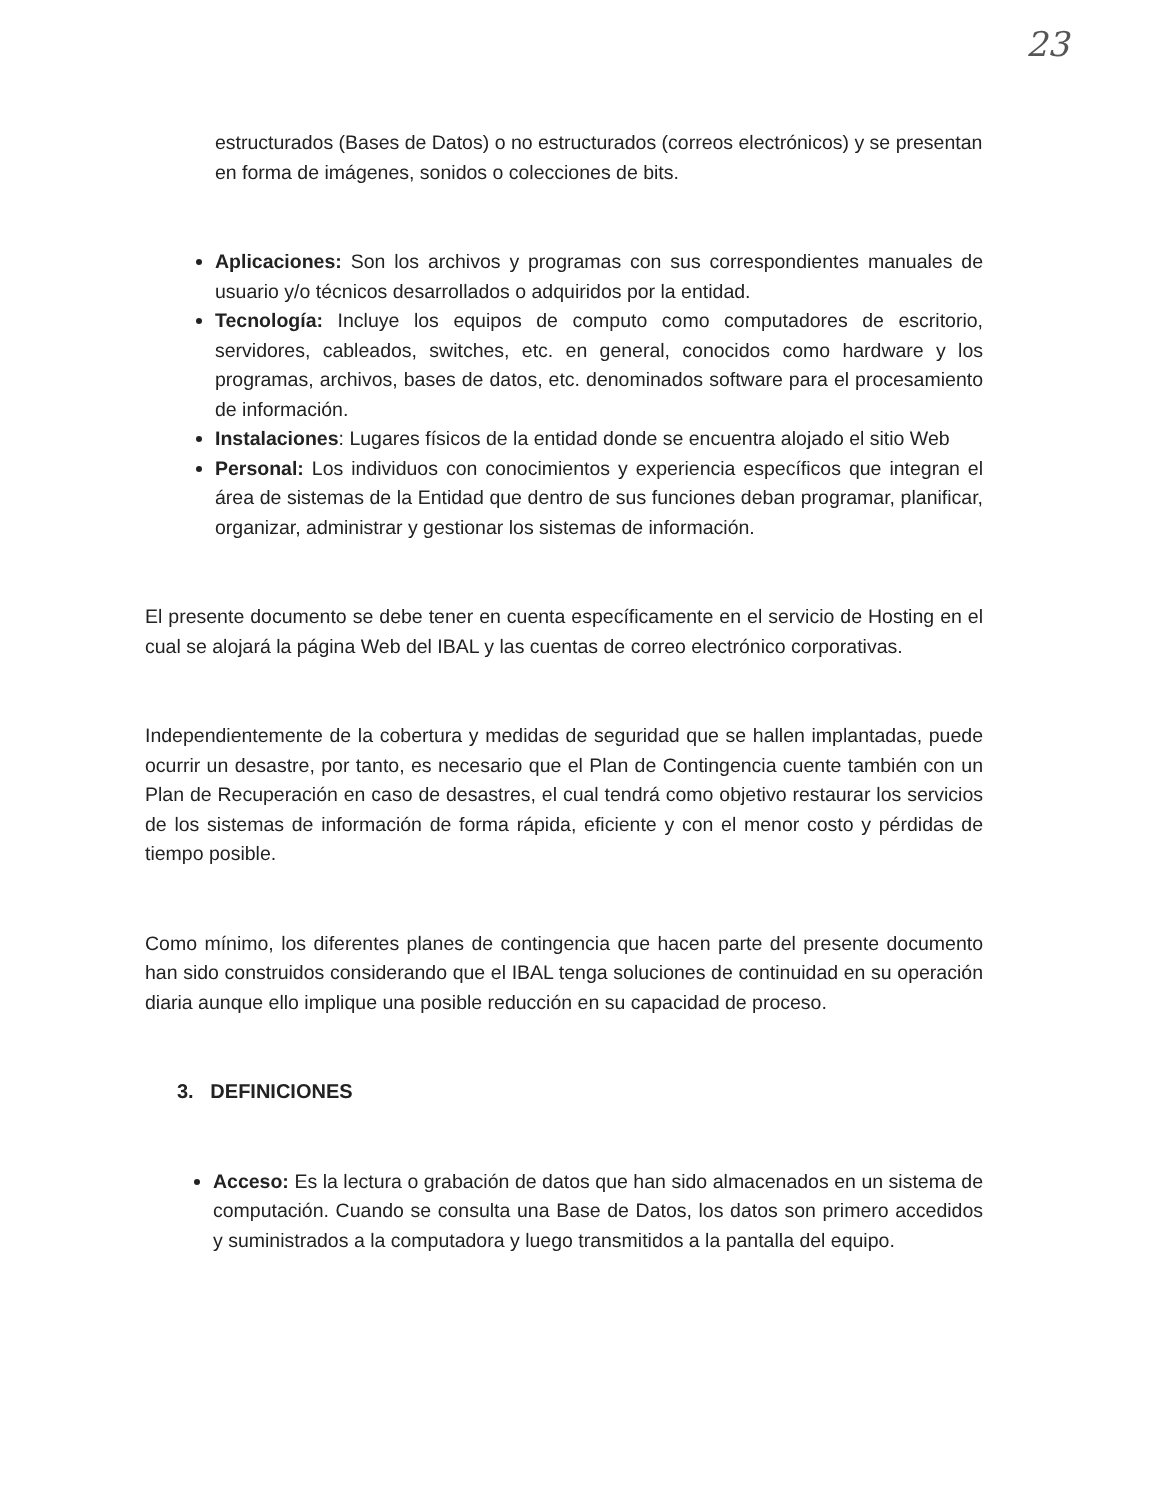23
estructurados (Bases de Datos) o no estructurados (correos electrónicos) y se presentan en forma de imágenes, sonidos o colecciones de bits.
Aplicaciones: Son los archivos y programas con sus correspondientes manuales de usuario y/o técnicos desarrollados o adquiridos por la entidad.
Tecnología: Incluye los equipos de computo como computadores de escritorio, servidores, cableados, switches, etc. en general, conocidos como hardware y los programas, archivos, bases de datos, etc. denominados software para el procesamiento de información.
Instalaciones: Lugares físicos de la entidad donde se encuentra alojado el sitio Web
Personal: Los individuos con conocimientos y experiencia específicos que integran el área de sistemas de la Entidad que dentro de sus funciones deban programar, planificar, organizar, administrar y gestionar los sistemas de información.
El presente documento se debe tener en cuenta específicamente en el servicio de Hosting en el cual se alojará la página Web del IBAL y las cuentas de correo electrónico corporativas.
Independientemente de la cobertura y medidas de seguridad que se hallen implantadas, puede ocurrir un desastre, por tanto, es necesario que el Plan de Contingencia cuente también con un Plan de Recuperación en caso de desastres, el cual tendrá como objetivo restaurar los servicios de los sistemas de información de forma rápida, eficiente y con el menor costo y pérdidas de tiempo posible.
Como mínimo, los diferentes planes de contingencia que hacen parte del presente documento han sido construidos considerando que el IBAL tenga soluciones de continuidad en su operación diaria aunque ello implique una posible reducción en su capacidad de proceso.
3. DEFINICIONES
Acceso: Es la lectura o grabación de datos que han sido almacenados en un sistema de computación. Cuando se consulta una Base de Datos, los datos son primero accedidos y suministrados a la computadora y luego transmitidos a la pantalla del equipo.